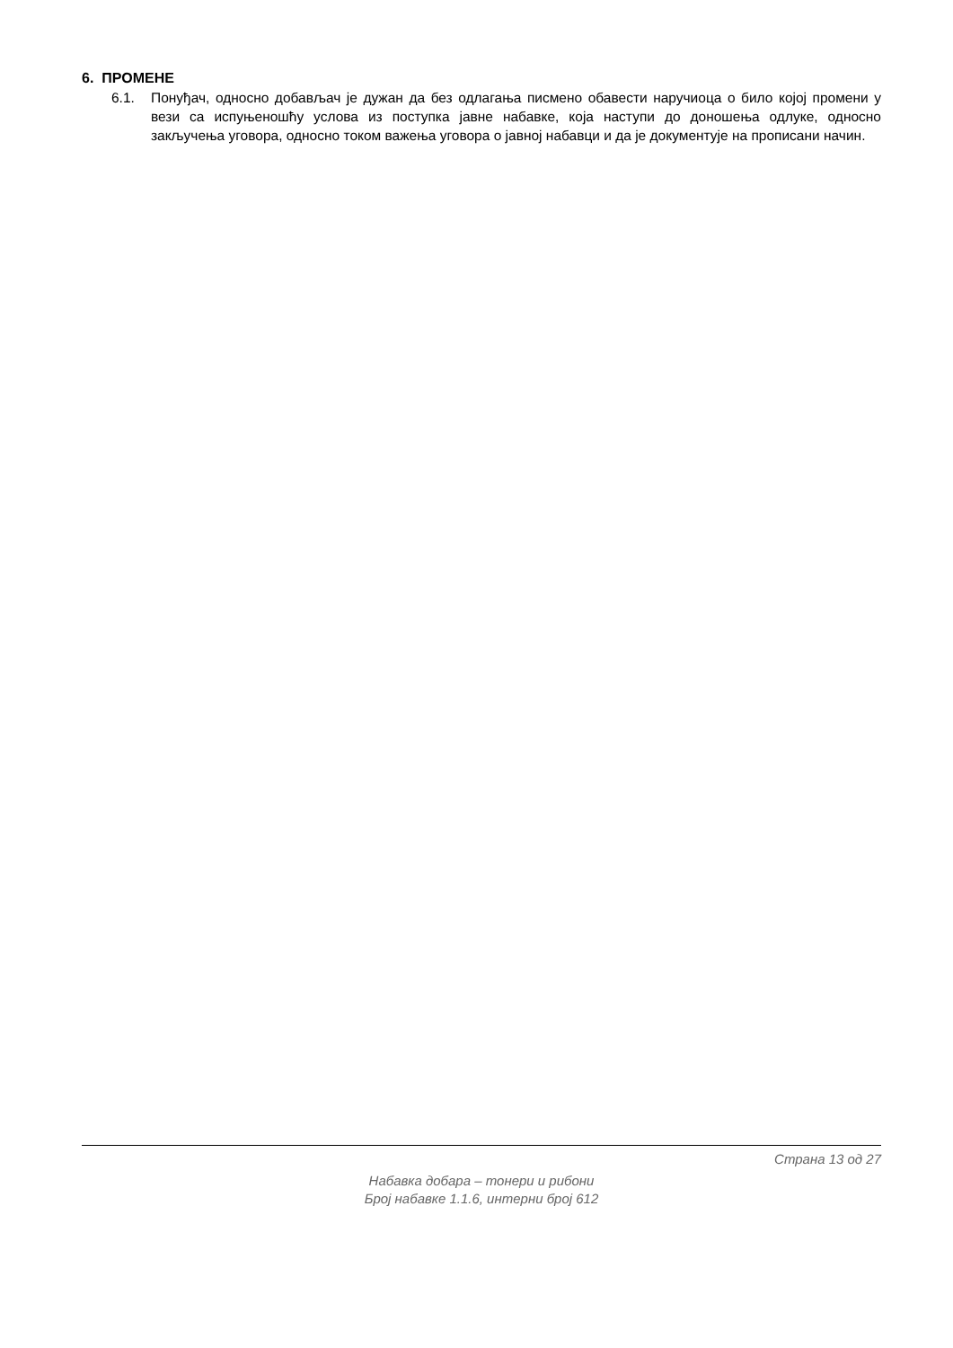6. ПРОМЕНЕ
6.1. Понуђач, односно добављач је дужан да без одлагања писмено обавести наручиоца о било којој промени у вези са испуњеношћу услова из поступка јавне набавке, која наступи до доношења одлуке, односно закључења уговора, односно током важења уговора о јавној набавци и да је документује на прописани начин.
Страна 13 од 27
Набавка добара – тонери и рибони
Број набавке 1.1.6, интерни број 612